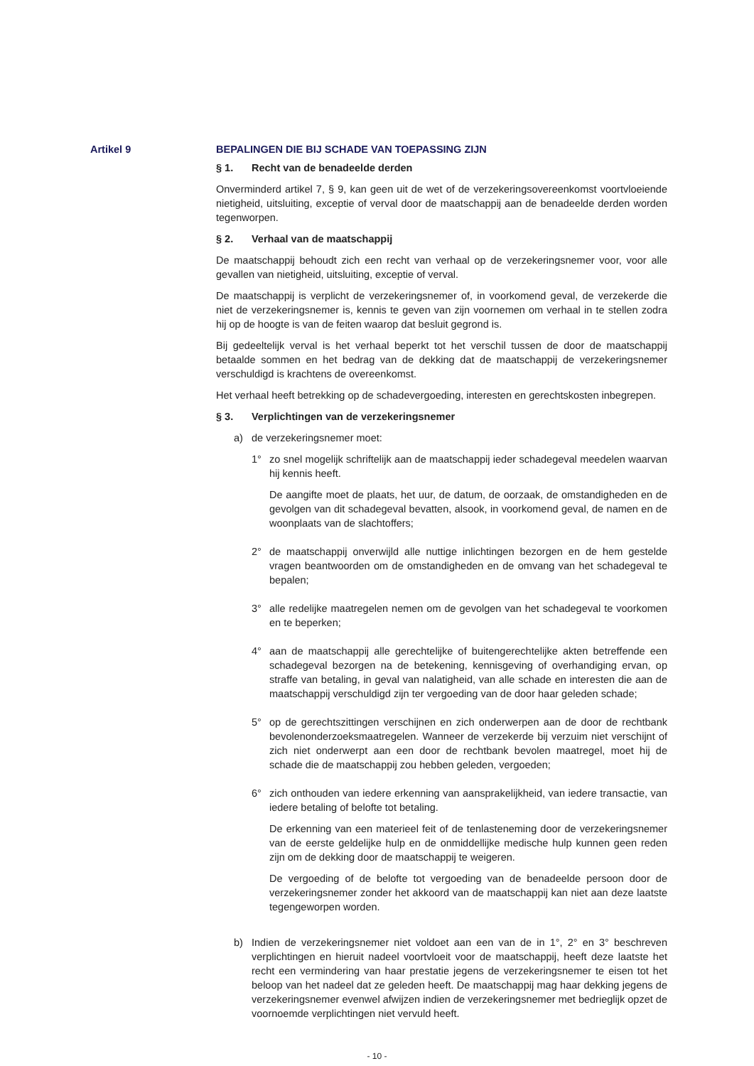Artikel 9 BEPALINGEN DIE BIJ SCHADE VAN TOEPASSING ZIJN
§ 1. Recht van de benadeelde derden
Onverminderd artikel 7, § 9, kan geen uit de wet of de verzekeringsovereenkomst voortvloeiende nietigheid, uitsluiting, exceptie of verval door de maatschappij aan de benadeelde derden worden tegenworpen.
§ 2. Verhaal van de maatschappij
De maatschappij behoudt zich een recht van verhaal op de verzekeringsnemer voor, voor alle gevallen van nietigheid, uitsluiting, exceptie of verval.
De maatschappij is verplicht de verzekeringsnemer of, in voorkomend geval, de verzekerde die niet de verzekeringsnemer is, kennis te geven van zijn voornemen om verhaal in te stellen zodra hij op de hoogte is van de feiten waarop dat besluit gegrond is.
Bij gedeeltelijk verval is het verhaal beperkt tot het verschil tussen de door de maatschappij betaalde sommen en het bedrag van de dekking dat de maatschappij de verzekeringsnemer verschuldigd is krachtens de overeenkomst.
Het verhaal heeft betrekking op de schadevergoeding, interesten en gerechtskosten inbegrepen.
§ 3. Verplichtingen van de verzekeringsnemer
a) de verzekeringsnemer moet:
1° zo snel mogelijk schriftelijk aan de maatschappij ieder schadegeval meedelen waarvan hij kennis heeft.
De aangifte moet de plaats, het uur, de datum, de oorzaak, de omstandigheden en de gevolgen van dit schadegeval bevatten, alsook, in voorkomend geval, de namen en de woonplaats van de slachtoffers;
2° de maatschappij onverwijld alle nuttige inlichtingen bezorgen en de hem gestelde vragen beantwoorden om de omstandigheden en de omvang van het schadegeval te bepalen;
3° alle redelijke maatregelen nemen om de gevolgen van het schadegeval te voorkomen en te beperken;
4° aan de maatschappij alle gerechtelijke of buitengerechtelijke akten betreffende een schadegeval bezorgen na de betekening, kennisgeving of overhandiging ervan, op straffe van betaling, in geval van nalatigheid, van alle schade en interesten die aan de maatschappij verschuldigd zijn ter vergoeding van de door haar geleden schade;
5° op de gerechtszittingen verschijnen en zich onderwerpen aan de door de rechtbank bevolenonderzoeksmaatregelen. Wanneer de verzekerde bij verzuim niet verschijnt of zich niet onderwerpt aan een door de rechtbank bevolen maatregel, moet hij de schade die de maatschappij zou hebben geleden, vergoeden;
6° zich onthouden van iedere erkenning van aansprakelijkheid, van iedere transactie, van iedere betaling of belofte tot betaling.
De erkenning van een materieel feit of de tenlasteneming door de verzekeringsnemer van de eerste geldelijke hulp en de onmiddellijke medische hulp kunnen geen reden zijn om de dekking door de maatschappij te weigeren.
De vergoeding of de belofte tot vergoeding van de benadeelde persoon door de verzekeringsnemer zonder het akkoord van de maatschappij kan niet aan deze laatste tegengeworpen worden.
b) Indien de verzekeringsnemer niet voldoet aan een van de in 1°, 2° en 3° beschreven verplichtingen en hieruit nadeel voortvloeit voor de maatschappij, heeft deze laatste het recht een vermindering van haar prestatie jegens de verzekeringsnemer te eisen tot het beloop van het nadeel dat ze geleden heeft. De maatschappij mag haar dekking jegens de verzekeringsnemer evenwel afwijzen indien de verzekeringsnemer met bedrieglijk opzet de voornoemde verplichtingen niet vervuld heeft.
- 10 -